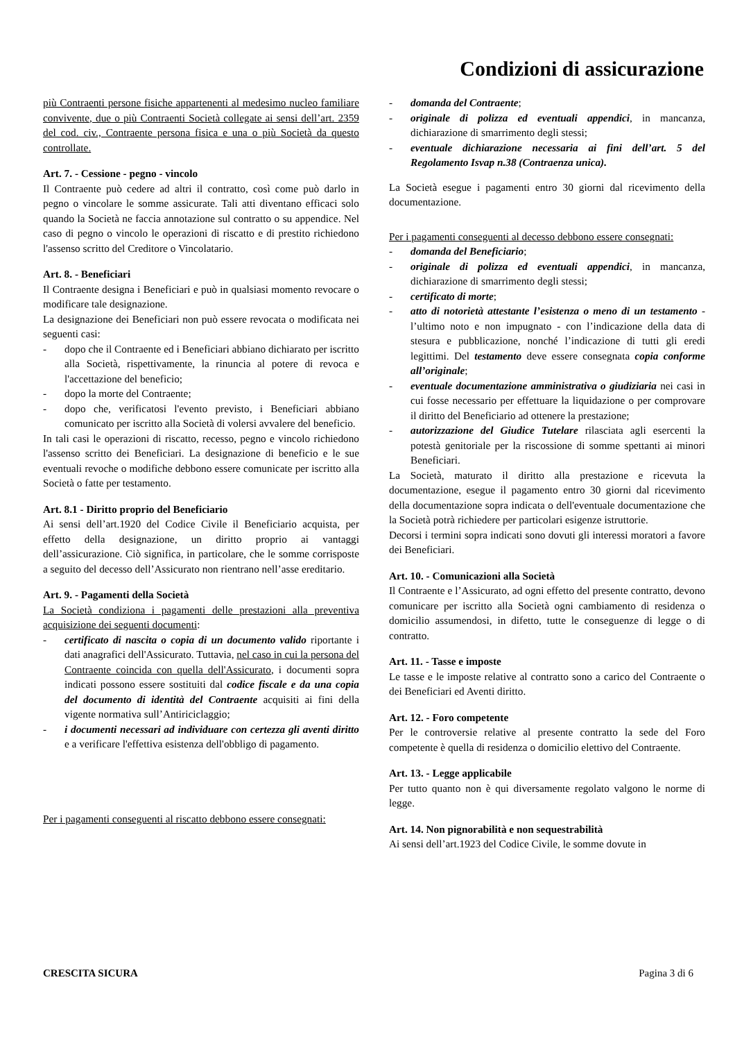Condizioni di assicurazione
più Contraenti persone fisiche appartenenti al medesimo nucleo familiare convivente, due o più Contraenti Società collegate ai sensi dell’art. 2359 del cod. civ., Contraente persona fisica e una o più Società da questo controllate.
Art. 7. - Cessione - pegno - vincolo
Il Contraente può cedere ad altri il contratto, così come può darlo in pegno o vincolare le somme assicurate. Tali atti diventano efficaci solo quando la Società ne faccia annotazione sul contratto o su appendice. Nel caso di pegno o vincolo le operazioni di riscatto e di prestito richiedono l'assenso scritto del Creditore o Vincolatario.
Art. 8. - Beneficiari
Il Contraente designa i Beneficiari e può in qualsiasi momento revocare o modificare tale designazione.
La designazione dei Beneficiari non può essere revocata o modificata nei seguenti casi:
- dopo che il Contraente ed i Beneficiari abbiano dichiarato per iscritto alla Società, rispettivamente, la rinuncia al potere di revoca e l'accettazione del beneficio;
- dopo la morte del Contraente;
- dopo che, verificatosi l'evento previsto, i Beneficiari abbiano comunicato per iscritto alla Società di volersi avvalere del beneficio.
In tali casi le operazioni di riscatto, recesso, pegno e vincolo richiedono l'assenso scritto dei Beneficiari. La designazione di beneficio e le sue eventuali revoche o modifiche debbono essere comunicate per iscritto alla Società o fatte per testamento.
Art. 8.1 - Diritto proprio del Beneficiario
Ai sensi dell’art.1920 del Codice Civile il Beneficiario acquista, per effetto della designazione, un diritto proprio ai vantaggi dell’assicurazione. Ciò significa, in particolare, che le somme corrisposte a seguito del decesso dell’Assicurato non rientrano nell’asse ereditario.
Art. 9. - Pagamenti della Società
La Società condiziona i pagamenti delle prestazioni alla preventiva acquisizione dei seguenti documenti:
- certificato di nascita o copia di un documento valido riportante i dati anagrafici dell'Assicurato. Tuttavia, nel caso in cui la persona del Contraente coincida con quella dell'Assicurato, i documenti sopra indicati possono essere sostituiti dal codice fiscale e da una copia del documento di identità del Contraente acquisiti ai fini della vigente normativa sull’Antiriciclaggio;
- i documenti necessari ad individuare con certezza gli aventi diritto e a verificare l'effettiva esistenza dell'obbligo di pagamento.
Per i pagamenti conseguenti al riscatto debbono essere consegnati:
- domanda del Contraente;
- originale di polizza ed eventuali appendici, in mancanza, dichiarazione di smarrimento degli stessi;
- eventuale dichiarazione necessaria ai fini dell’art. 5 del Regolamento Isvap n.38 (Contraenza unica).
La Società esegue i pagamenti entro 30 giorni dal ricevimento della documentazione.
Per i pagamenti conseguenti al decesso debbono essere consegnati:
- domanda del Beneficiario;
- originale di polizza ed eventuali appendici, in mancanza, dichiarazione di smarrimento degli stessi;
- certificato di morte;
- atto di notorietà attestante l’esistenza o meno di un testamento - l’ultimo noto e non impugnato - con l’indicazione della data di stesura e pubblicazione, nonché l’indicazione di tutti gli eredi legittimi. Del testamento deve essere consegnata copia conforme all’originale;
- eventuale documentazione amministrativa o giudiziaria nei casi in cui fosse necessario per effettuare la liquidazione o per comprovare il diritto del Beneficiario ad ottenere la prestazione;
- autorizzazione del Giudice Tutelare rilasciata agli esercenti la potestà genitoriale per la riscossione di somme spettanti ai minori Beneficiari.
La Società, maturato il diritto alla prestazione e ricevuta la documentazione, esegue il pagamento entro 30 giorni dal ricevimento della documentazione sopra indicata o dell'eventuale documentazione che la Società potrà richiedere per particolari esigenze istruttorie.
Decorsi i termini sopra indicati sono dovuti gli interessi moratori a favore dei Beneficiari.
Art. 10. - Comunicazioni alla Società
Il Contraente e l’Assicurato, ad ogni effetto del presente contratto, devono comunicare per iscritto alla Società ogni cambiamento di residenza o domicilio assumendosi, in difetto, tutte le conseguenze di legge o di contratto.
Art. 11. - Tasse e imposte
Le tasse e le imposte relative al contratto sono a carico del Contraente o dei Beneficiari ed Aventi diritto.
Art. 12. - Foro competente
Per le controversie relative al presente contratto la sede del Foro competente è quella di residenza o domicilio elettivo del Contraente.
Art. 13. - Legge applicabile
Per tutto quanto non è qui diversamente regolato valgono le norme di legge.
Art. 14. Non pignorabilità e non sequestrabilità
Ai sensi dell’art.1923 del Codice Civile, le somme dovute in
CRESCITA SICURA Pagina 3 di 6